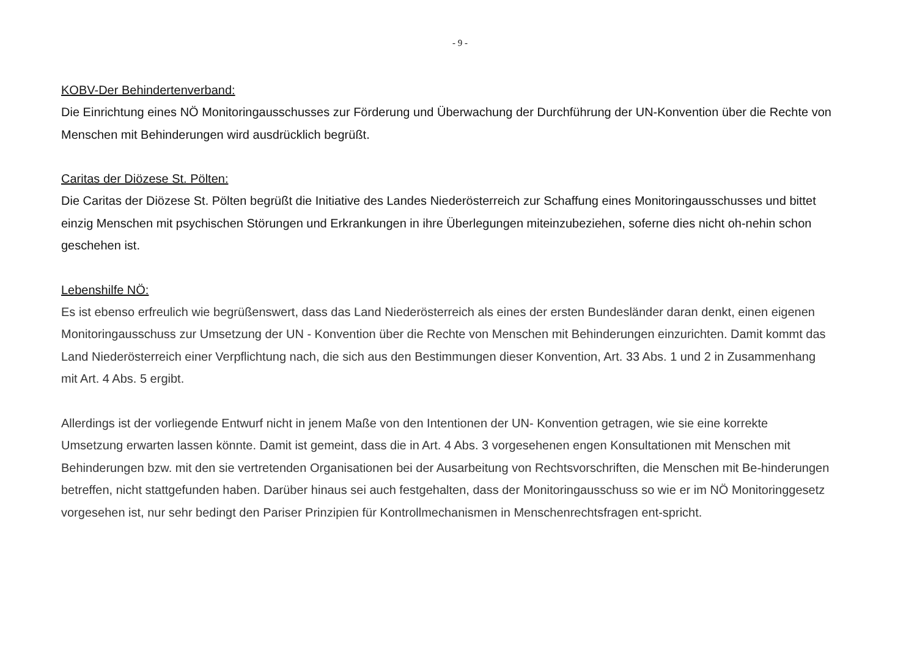- 9 -
KOBV-Der Behindertenverband:
Die Einrichtung eines NÖ Monitoringausschusses zur Förderung und Überwachung der Durchführung der UN-Konvention über die Rechte von Menschen mit Behinderungen wird ausdrücklich begrüßt.
Caritas der Diözese St. Pölten:
Die Caritas der Diözese St. Pölten begrüßt die Initiative des Landes Niederösterreich zur Schaffung eines Monitoringausschusses und bittet einzig Menschen mit psychischen Störungen und Erkrankungen in ihre Überlegungen miteinzubeziehen, soferne dies nicht oh-nehin schon geschehen ist.
Lebenshilfe NÖ:
Es ist ebenso erfreulich wie begrüßenswert, dass das Land Niederösterreich als eines der ersten Bundesländer daran denkt, einen eigenen Monitoringausschuss zur Umsetzung der UN - Konvention über die Rechte von Menschen mit Behinderungen einzurichten. Damit kommt das Land Niederösterreich einer Verpflichtung nach, die sich aus den Bestimmungen dieser Konvention, Art. 33 Abs. 1 und 2 in Zusammenhang mit Art. 4 Abs. 5 ergibt.
Allerdings ist der vorliegende Entwurf nicht in jenem Maße von den Intentionen der UN- Konvention getragen, wie sie eine korrekte Umsetzung erwarten lassen könnte. Damit ist gemeint, dass die in Art. 4 Abs. 3 vorgesehenen engen Konsultationen mit Menschen mit Behinderungen bzw. mit den sie vertretenden Organisationen bei der Ausarbeitung von Rechtsvorschriften, die Menschen mit Be-hinderungen betreffen, nicht stattgefunden haben. Darüber hinaus sei auch festgehalten, dass der Monitoringausschuss so wie er im NÖ Monitoringgesetz vorgesehen ist, nur sehr bedingt den Pariser Prinzipien für Kontrollmechanismen in Menschenrechtsfragen ent-spricht.